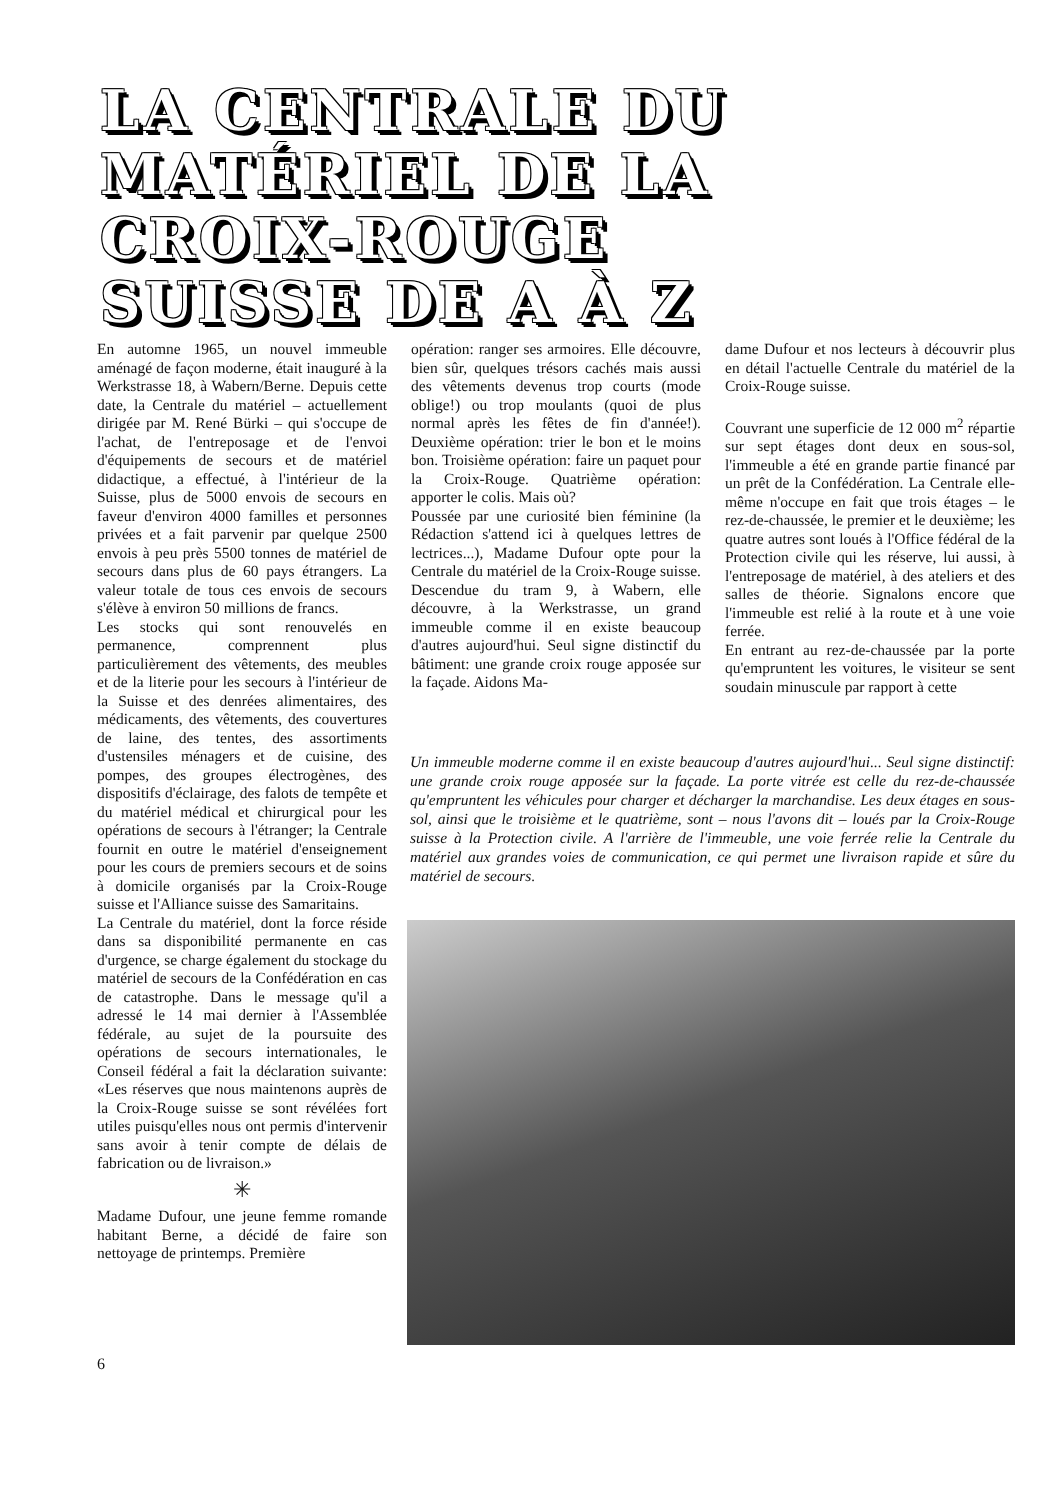LA CENTRALE DU MATÉRIEL DE LA CROIX-ROUGE SUISSE DE A À Z
En automne 1965, un nouvel immeuble aménagé de façon moderne, était inauguré à la Werkstrasse 18, à Wabern/Berne. Depuis cette date, la Centrale du matériel – actuellement dirigée par M. René Bürki – qui s'occupe de l'achat, de l'entreposage et de l'envoi d'équipements de secours et de matériel didactique, a effectué, à l'intérieur de la Suisse, plus de 5000 envois de secours en faveur d'environ 4000 familles et personnes privées et a fait parvenir par quelque 2500 envois à peu près 5500 tonnes de matériel de secours dans plus de 60 pays étrangers. La valeur totale de tous ces envois de secours s'élève à environ 50 millions de francs.
Les stocks qui sont renouvelés en permanence, comprennent plus particulièrement des vêtements, des meubles et de la literie pour les secours à l'intérieur de la Suisse et des denrées alimentaires, des médicaments, des vêtements, des couvertures de laine, des tentes, des assortiments d'ustensiles ménagers et de cuisine, des pompes, des groupes électrogènes, des dispositifs d'éclairage, des falots de tempête et du matériel médical et chirurgical pour les opérations de secours à l'étranger; la Centrale fournit en outre le matériel d'enseignement pour les cours de premiers secours et de soins à domicile organisés par la Croix-Rouge suisse et l'Alliance suisse des Samaritains.
La Centrale du matériel, dont la force réside dans sa disponibilité permanente en cas d'urgence, se charge également du stockage du matériel de secours de la Confédération en cas de catastrophe. Dans le message qu'il a adressé le 14 mai dernier à l'Assemblée fédérale, au sujet de la poursuite des opérations de secours internationales, le Conseil fédéral a fait la déclaration suivante: «Les réserves que nous maintenons auprès de la Croix-Rouge suisse se sont révélées fort utiles puisqu'elles nous ont permis d'intervenir sans avoir à tenir compte de délais de fabrication ou de livraison.»
✳
Madame Dufour, une jeune femme romande habitant Berne, a décidé de faire son nettoyage de printemps. Première
opération: ranger ses armoires. Elle découvre, bien sûr, quelques trésors cachés mais aussi des vêtements devenus trop courts (mode oblige!) ou trop moulants (quoi de plus normal après les fêtes de fin d'année!). Deuxième opération: trier le bon et le moins bon. Troisième opération: faire un paquet pour la Croix-Rouge. Quatrième opération: apporter le colis. Mais où?
Poussée par une curiosité bien féminine (la Rédaction s'attend ici à quelques lettres de lectrices...), Madame Dufour opte pour la Centrale du matériel de la Croix-Rouge suisse. Descendue du tram 9, à Wabern, elle découvre, à la Werkstrasse, un grand immeuble comme il en existe beaucoup d'autres aujourd'hui. Seul signe distinctif du bâtiment: une grande croix rouge apposée sur la façade. Aidons Ma-
dame Dufour et nos lecteurs à découvrir plus en détail l'actuelle Centrale du matériel de la Croix-Rouge suisse.
Couvrant une superficie de 12 000 m<sup>2</sup> répartie sur sept étages dont deux en sous-sol, l'immeuble a été en grande partie financé par un prêt de la Confédération. La Centrale elle-même n'occupe en fait que trois étages – le rez-de-chaussée, le premier et le deuxième; les quatre autres sont loués à l'Office fédéral de la Protection civile qui les réserve, lui aussi, à l'entreposage de matériel, à des ateliers et des salles de théorie. Signalons encore que l'immeuble est relié à la route et à une voie ferrée.
En entrant au rez-de-chaussée par la porte qu'empruntent les voitures, le visiteur se sent soudain minuscule par rapport à cette
Un immeuble moderne comme il en existe beaucoup d'autres aujourd'hui... Seul signe distinctif: une grande croix rouge apposée sur la façade. La porte vitrée est celle du rez-de-chaussée qu'empruntent les véhicules pour charger et décharger la marchandise. Les deux étages en sous-sol, ainsi que le troisième et le quatrième, sont – nous l'avons dit – loués par la Croix-Rouge suisse à la Protection civile. A l'arrière de l'immeuble, une voie ferrée relie la Centrale du matériel aux grandes voies de communication, ce qui permet une livraison rapide et sûre du matériel de secours.
6